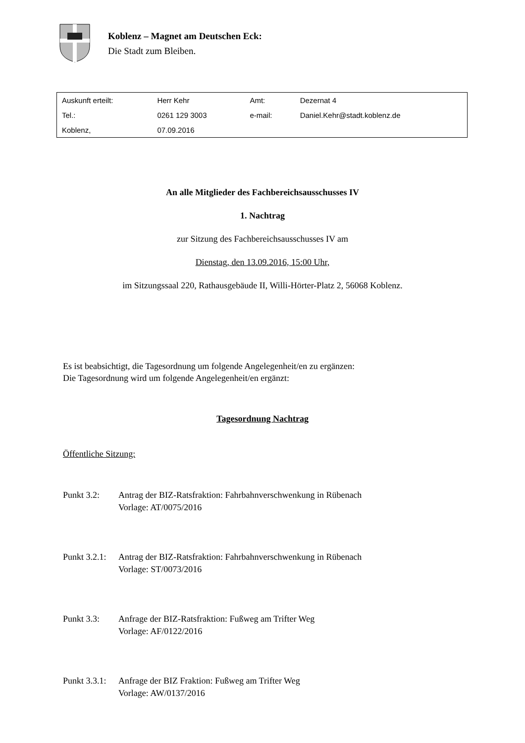Koblenz – Magnet am Deutschen Eck:
Die Stadt zum Bleiben.
| Auskunft erteilt: | Herr Kehr | Amt: | Dezernat 4 |
| Tel.: | 0261 129 3003 | e-mail: | Daniel.Kehr@stadt.koblenz.de |
| Koblenz, | 07.09.2016 | | |
An alle Mitglieder des Fachbereichsausschusses IV
1. Nachtrag
zur Sitzung des Fachbereichsausschusses IV am
Dienstag, den 13.09.2016, 15:00 Uhr,
im Sitzungssaal 220, Rathausgebäude II, Willi-Hörter-Platz 2, 56068 Koblenz.
Es ist beabsichtigt, die Tagesordnung um folgende Angelegenheit/en zu ergänzen:
Die Tagesordnung wird um folgende Angelegenheit/en ergänzt:
Tagesordnung Nachtrag
Öffentliche Sitzung:
Punkt 3.2: Antrag der BIZ-Ratsfraktion: Fahrbahnverschwenkung in Rübenach
Vorlage: AT/0075/2016
Punkt 3.2.1:
Antrag der BIZ-Ratsfraktion: Fahrbahnverschwenkung in Rübenach
Vorlage: ST/0073/2016
Punkt 3.3: Anfrage der BIZ-Ratsfraktion: Fußweg am Trifter Weg
Vorlage: AF/0122/2016
Punkt 3.3.1:
Anfrage der BIZ Fraktion: Fußweg am Trifter Weg
Vorlage: AW/0137/2016